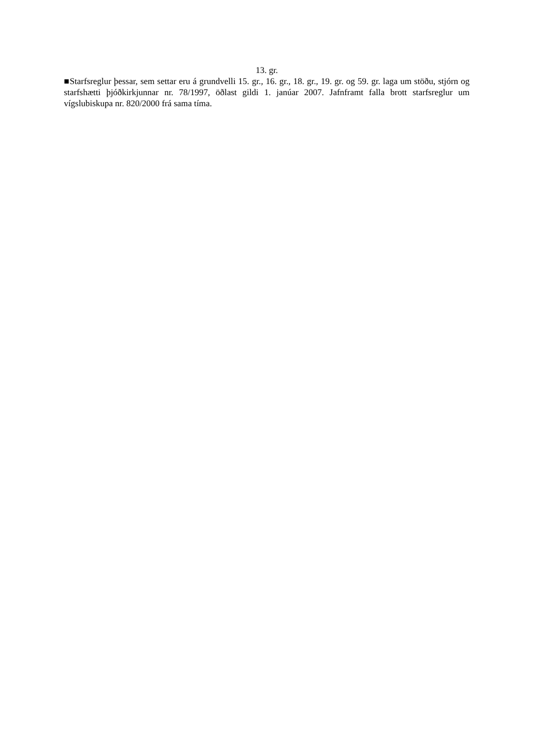13. gr.
■Starfsreglur þessar, sem settar eru á grundvelli 15. gr., 16. gr., 18. gr., 19. gr. og 59. gr. laga um stöðu, stjórn og starfshætti þjóðkirkjunnar nr. 78/1997, öðlast gildi 1. janúar 2007. Jafnframt falla brott starfsreglur um vígslubiskupa nr. 820/2000 frá sama tíma.